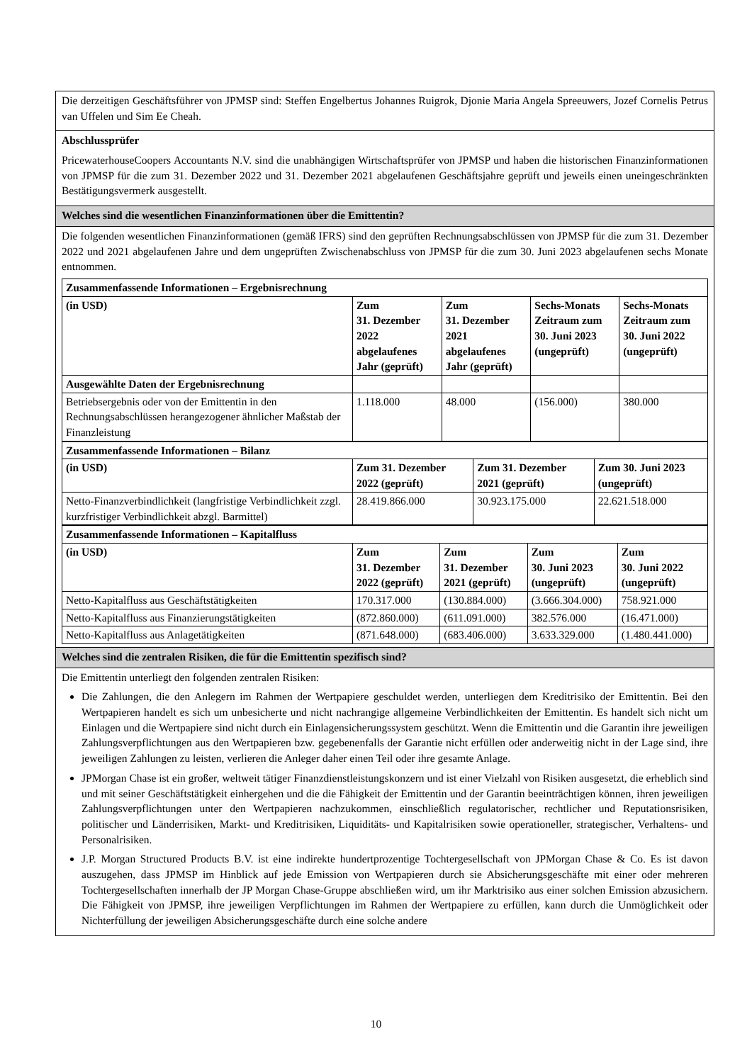Die derzeitigen Geschäftsführer von JPMSP sind: Steffen Engelbertus Johannes Ruigrok, Djonie Maria Angela Spreeuwers, Jozef Cornelis Petrus van Uffelen und Sim Ee Cheah.
Abschlussprüfer
PricewaterhouseCoopers Accountants N.V. sind die unabhängigen Wirtschaftsprüfer von JPMSP und haben die historischen Finanzinformationen von JPMSP für die zum 31. Dezember 2022 und 31. Dezember 2021 abgelaufenen Geschäftsjahre geprüft und jeweils einen uneingeschränkten Bestätigungsvermerk ausgestellt.
Welches sind die wesentlichen Finanzinformationen über die Emittentin?
Die folgenden wesentlichen Finanzinformationen (gemäß IFRS) sind den geprüften Rechnungsabschlüssen von JPMSP für die zum 31. Dezember 2022 und 2021 abgelaufenen Jahre und dem ungeprüften Zwischenabschluss von JPMSP für die zum 30. Juni 2023 abgelaufenen sechs Monate entnommen.
| Zusammenfassende Informationen – Ergebnisrechnung | | | | |
| --- | --- | --- | --- | --- |
| (in USD) | Zum 31. Dezember 2022 abgelaufenes Jahr (geprüft) | Zum 31. Dezember 2021 abgelaufenes Jahr (geprüft) | Sechs-Monats Zeitraum zum 30. Juni 2023 (ungeprüft) | Sechs-Monats Zeitraum zum 30. Juni 2022 (ungeprüft) |
| Ausgewählte Daten der Ergebnisrechnung | | | | |
| Betriebsergebnis oder von der Emittentin in den Rechnungsabschlüssen herangezogener ähnlicher Maßstab der Finanzleistung | 1.118.000 | 48.000 | (156.000) | 380.000 |
| Zusammenfassende Informationen – Bilanz | | | |
| --- | --- | --- | --- |
| (in USD) | Zum 31. Dezember 2022 (geprüft) | Zum 31. Dezember 2021 (geprüft) | Zum 30. Juni 2023 (ungeprüft) |
| Netto-Finanzverbindlichkeit (langfristige Verbindlichkeit zzgl. kurzfristiger Verbindlichkeit abzgl. Barmittel) | 28.419.866.000 | 30.923.175.000 | 22.621.518.000 |
| Zusammenfassende Informationen – Kapitalfluss | | | | |
| --- | --- | --- | --- | --- |
| (in USD) | Zum 31. Dezember 2022 (geprüft) | Zum 31. Dezember 2021 (geprüft) | Zum 30. Juni 2023 (ungeprüft) | Zum 30. Juni 2022 (ungeprüft) |
| Netto-Kapitalfluss aus Geschäftstätigkeiten | 170.317.000 | (130.884.000) | (3.666.304.000) | 758.921.000 |
| Netto-Kapitalfluss aus Finanzierungstätigkeiten | (872.860.000) | (611.091.000) | 382.576.000 | (16.471.000) |
| Netto-Kapitalfluss aus Anlagetätigkeiten | (871.648.000) | (683.406.000) | 3.633.329.000 | (1.480.441.000) |
Welches sind die zentralen Risiken, die für die Emittentin spezifisch sind?
Die Emittentin unterliegt den folgenden zentralen Risiken:
Die Zahlungen, die den Anlegern im Rahmen der Wertpapiere geschuldet werden, unterliegen dem Kreditrisiko der Emittentin. Bei den Wertpapieren handelt es sich um unbesicherte und nicht nachrangige allgemeine Verbindlichkeiten der Emittentin. Es handelt sich nicht um Einlagen und die Wertpapiere sind nicht durch ein Einlagensicherungssystem geschützt. Wenn die Emittentin und die Garantin ihre jeweiligen Zahlungsverpflichtungen aus den Wertpapieren bzw. gegebenenfalls der Garantie nicht erfüllen oder anderweitig nicht in der Lage sind, ihre jeweiligen Zahlungen zu leisten, verlieren die Anleger daher einen Teil oder ihre gesamte Anlage.
JPMorgan Chase ist ein großer, weltweit tätiger Finanzdienstleistungskonzern und ist einer Vielzahl von Risiken ausgesetzt, die erheblich sind und mit seiner Geschäftstätigkeit einhergehen und die die Fähigkeit der Emittentin und der Garantin beeinträchtigen können, ihren jeweiligen Zahlungsverpflichtungen unter den Wertpapieren nachzukommen, einschließlich regulatorischer, rechtlicher und Reputationsrisiken, politischer und Länderrisiken, Markt- und Kreditrisiken, Liquiditäts- und Kapitalrisiken sowie operationeller, strategischer, Verhaltens- und Personalrisiken.
J.P. Morgan Structured Products B.V. ist eine indirekte hundertprozentige Tochtergesellschaft von JPMorgan Chase & Co. Es ist davon auszugehen, dass JPMSP im Hinblick auf jede Emission von Wertpapieren durch sie Absicherungsgeschäfte mit einer oder mehreren Tochtergesellschaften innerhalb der JP Morgan Chase-Gruppe abschließen wird, um ihr Marktrisiko aus einer solchen Emission abzusichern. Die Fähigkeit von JPMSP, ihre jeweiligen Verpflichtungen im Rahmen der Wertpapiere zu erfüllen, kann durch die Unmöglichkeit oder Nichterfüllung der jeweiligen Absicherungsgeschäfte durch eine solche andere
10